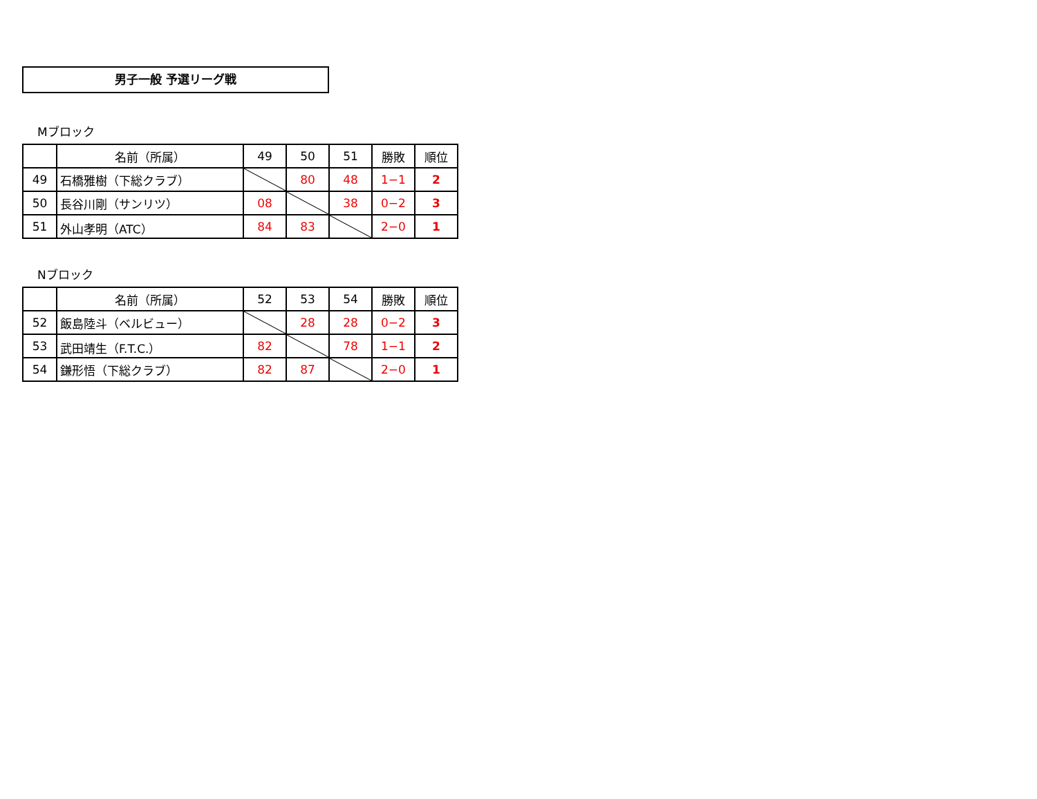男子一般 予選リーグ戦
Mブロック
| | 名前（所属） | 49 | 50 | 51 | 勝敗 | 順位 |
| --- | --- | --- | --- | --- | --- | --- |
| 49 | 石橋雅樹（下総クラブ） | | 80 | 48 | 1−1 | 2 |
| 50 | 長谷川剛（サンリツ） | 08 | | 38 | 0−2 | 3 |
| 51 | 外山孝明（ATC） | 84 | 83 | | 2−0 | 1 |
Nブロック
| | 名前（所属） | 52 | 53 | 54 | 勝敗 | 順位 |
| --- | --- | --- | --- | --- | --- | --- |
| 52 | 飯島陸斗（ベルビュー） | | 28 | 28 | 0−2 | 3 |
| 53 | 武田靖生（F.T.C.） | 82 | | 78 | 1−1 | 2 |
| 54 | 鎌形悟（下総クラブ） | 82 | 87 | | 2−0 | 1 |